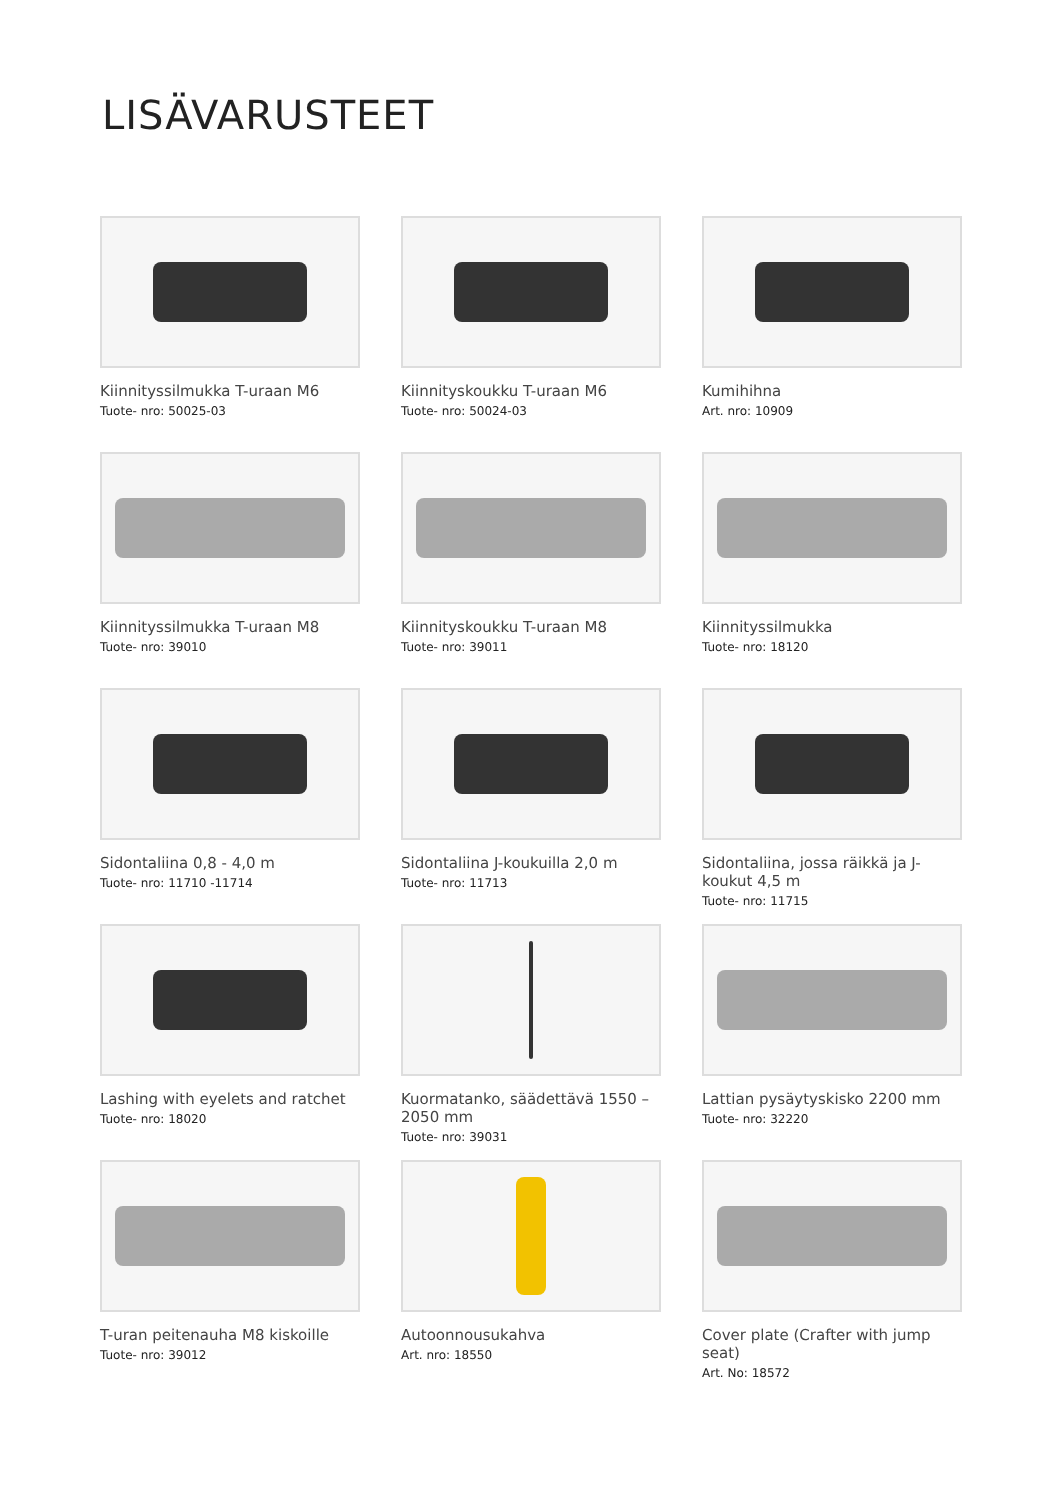LISÄVARUSTEET
Kiinnityssilmukka T-uraan M6
Tuote- nro: 50025-03
Kiinnityskoukku T-uraan M6
Tuote- nro: 50024-03
Kumihihna
Art. nro: 10909
Kiinnityssilmukka T-uraan M8
Tuote- nro: 39010
Kiinnityskoukku T-uraan M8
Tuote- nro: 39011
Kiinnityssilmukka
Tuote- nro: 18120
Sidontaliina 0,8 - 4,0 m
Tuote- nro: 11710 -11714
Sidontaliina J-koukuilla 2,0 m
Tuote- nro: 11713
Sidontaliina, jossa räikkä ja J-koukut 4,5 m
Tuote- nro: 11715
Lashing with eyelets and ratchet
Tuote- nro: 18020
Kuormatanko, säädettävä 1550 – 2050 mm
Tuote- nro: 39031
Lattian pysäytyskisko 2200 mm
Tuote- nro: 32220
T-uran peitenauha M8 kiskoille
Tuote- nro: 39012
Autoonnousukahva
Art. nro: 18550
Cover plate (Crafter with jump seat)
Art. No: 18572